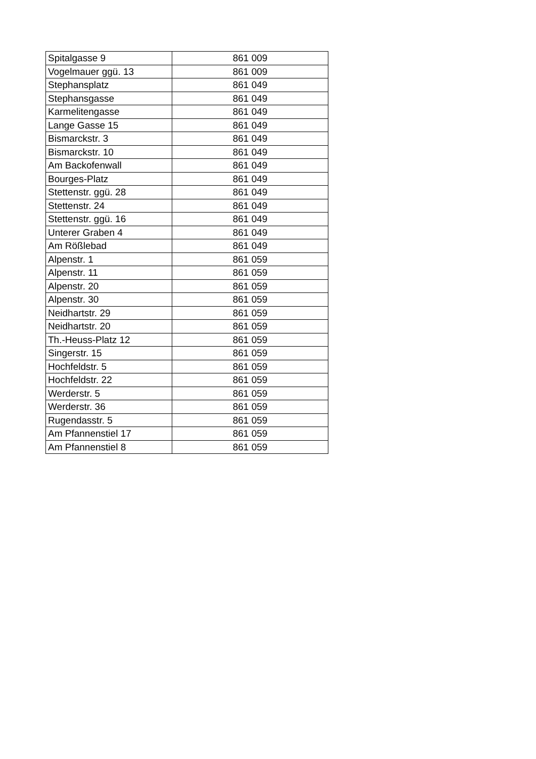| Spitalgasse 9 | 861 009 |
| Vogelmauer ggü. 13 | 861 009 |
| Stephansplatz | 861 049 |
| Stephansgasse | 861 049 |
| Karmelitengasse | 861 049 |
| Lange Gasse 15 | 861 049 |
| Bismarckstr. 3 | 861 049 |
| Bismarckstr. 10 | 861 049 |
| Am Backofenwall | 861 049 |
| Bourges-Platz | 861 049 |
| Stettenstr. ggü. 28 | 861 049 |
| Stettenstr. 24 | 861 049 |
| Stettenstr. ggü. 16 | 861 049 |
| Unterer Graben 4 | 861 049 |
| Am Rößlebad | 861 049 |
| Alpenstr. 1 | 861 059 |
| Alpenstr. 11 | 861 059 |
| Alpenstr. 20 | 861 059 |
| Alpenstr. 30 | 861 059 |
| Neidhartstr. 29 | 861 059 |
| Neidhartstr. 20 | 861 059 |
| Th.-Heuss-Platz 12 | 861 059 |
| Singerstr. 15 | 861 059 |
| Hochfeldstr. 5 | 861 059 |
| Hochfeldstr. 22 | 861 059 |
| Werderstr. 5 | 861 059 |
| Werderstr. 36 | 861 059 |
| Rugendasstr. 5 | 861 059 |
| Am Pfannenstiel 17 | 861 059 |
| Am Pfannenstiel 8 | 861 059 |